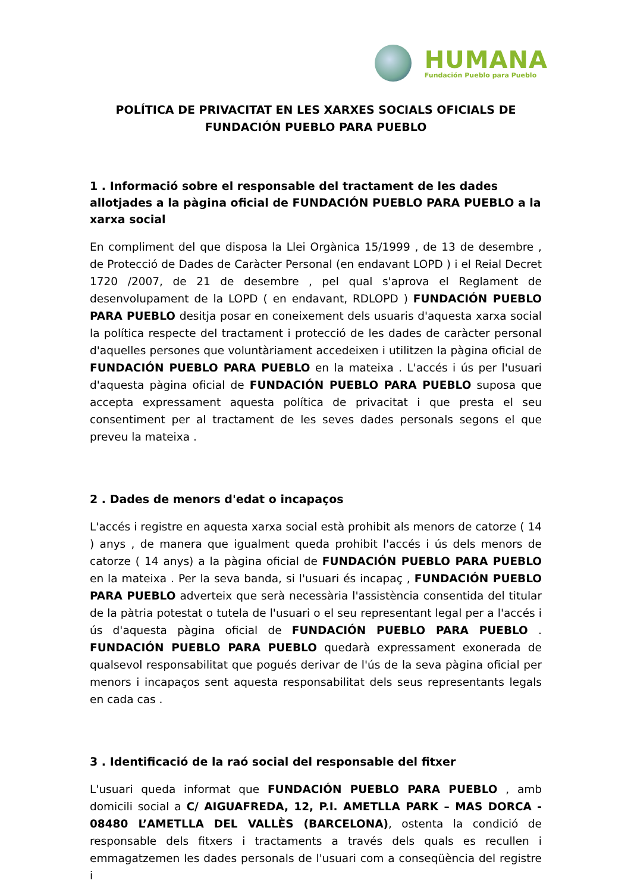HUMANA
Fundación Pueblo para Pueblo
POLÍTICA DE PRIVACITAT EN LES XARXES SOCIALS OFICIALS DE
FUNDACIÓN PUEBLO PARA PUEBLO
1 . Informació sobre el responsable del tractament de les dades allotjades a la pàgina oficial de FUNDACIÓN PUEBLO PARA PUEBLO a la xarxa social
En compliment del que disposa la Llei Orgànica 15/1999 , de 13 de desembre , de Protecció de Dades de Caràcter Personal (en endavant LOPD ) i el Reial Decret 1720 /2007, de 21 de desembre , pel qual s'aprova el Reglament de desenvolupament de la LOPD ( en endavant, RDLOPD ) FUNDACIÓN PUEBLO PARA PUEBLO desitja posar en coneixement dels usuaris d'aquesta xarxa social la política respecte del tractament i protecció de les dades de caràcter personal d'aquelles persones que voluntàriament accedeixen i utilitzen la pàgina oficial de FUNDACIÓN PUEBLO PARA PUEBLO en la mateixa . L'accés i ús per l'usuari d'aquesta pàgina oficial de FUNDACIÓN PUEBLO PARA PUEBLO suposa que accepta expressament aquesta política de privacitat i que presta el seu consentiment per al tractament de les seves dades personals segons el que preveu la mateixa .
2 . Dades de menors d'edat o incapaços
L'accés i registre en aquesta xarxa social està prohibit als menors de catorze ( 14 ) anys , de manera que igualment queda prohibit l'accés i ús dels menors de catorze ( 14 anys) a la pàgina oficial de FUNDACIÓN PUEBLO PARA PUEBLO en la mateixa . Per la seva banda, si l'usuari és incapaç , FUNDACIÓN PUEBLO PARA PUEBLO adverteix que serà necessària l'assistència consentida del titular de la pàtria potestat o tutela de l'usuari o el seu representant legal per a l'accés i ús d'aquesta pàgina oficial de FUNDACIÓN PUEBLO PARA PUEBLO . FUNDACIÓN PUEBLO PARA PUEBLO quedarà expressament exonerada de qualsevol responsabilitat que pogués derivar de l'ús de la seva pàgina oficial per menors i incapaços sent aquesta responsabilitat dels seus representants legals en cada cas .
3 . Identificació de la raó social del responsable del fitxer
L'usuari queda informat que FUNDACIÓN PUEBLO PARA PUEBLO , amb domicili social a C/ AIGUAFREDA, 12, P.I. AMETLLA PARK – MAS DORCA - 08480 L’AMETLLA DEL VALLÈS (BARCELONA), ostenta la condició de responsable dels fitxers i tractaments a través dels quals es recullen i emmagatzemen les dades personals de l'usuari com a conseqüència del registre i